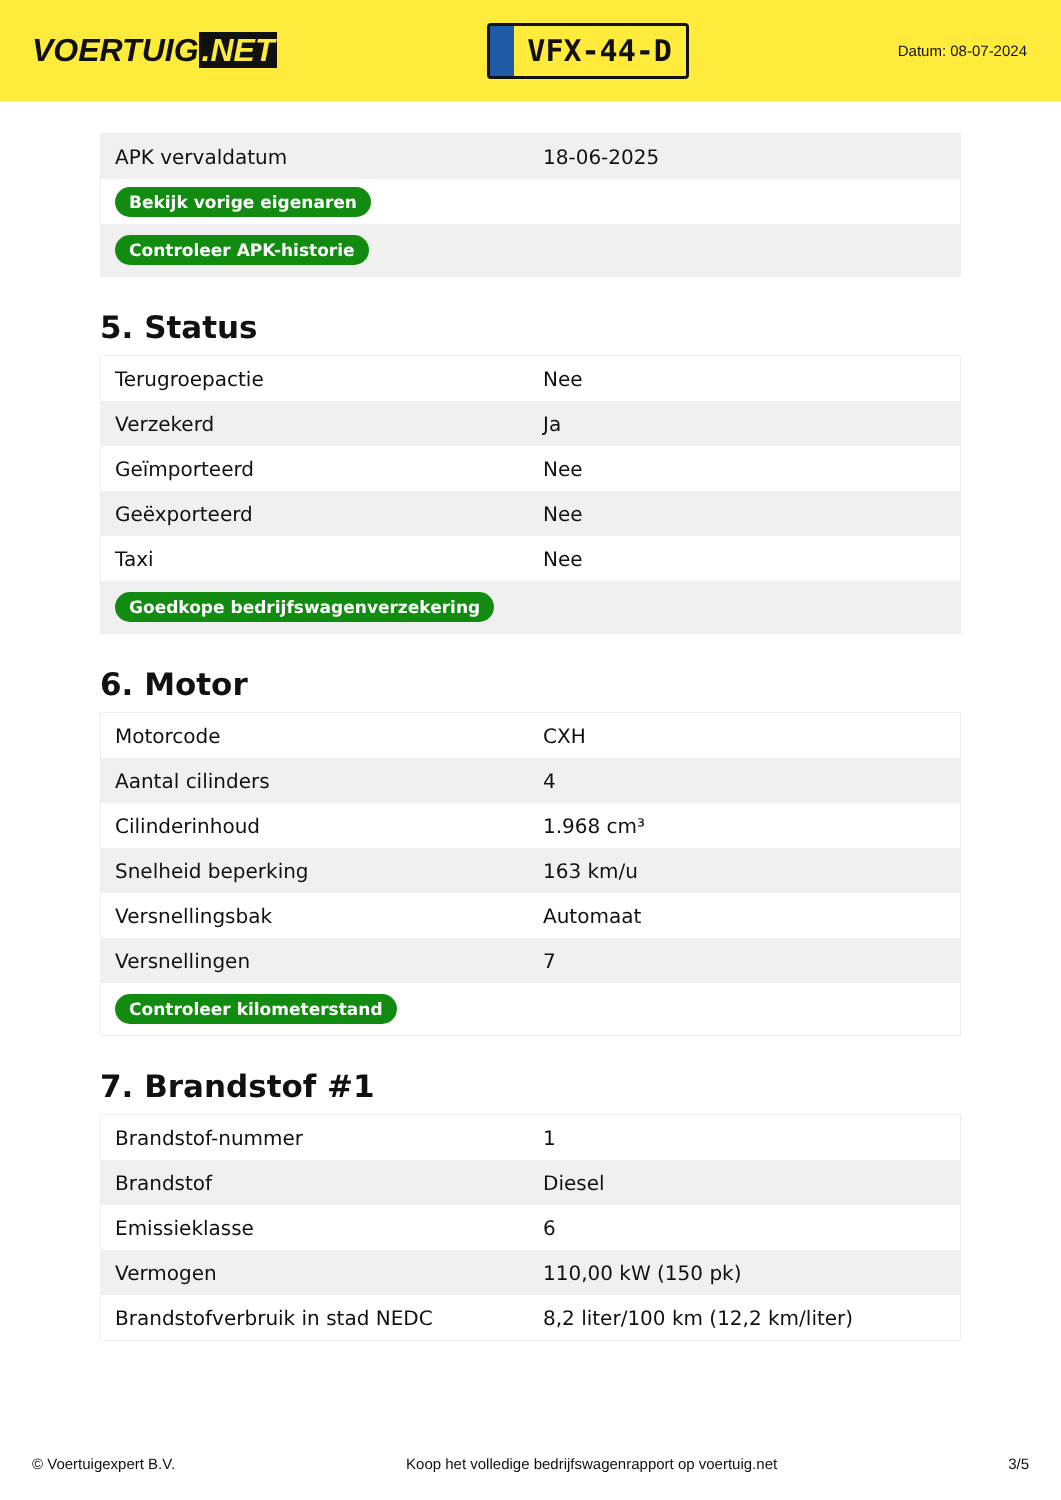VOERTUIG.NET
VFX-44-D
Datum: 08-07-2024
| APK vervaldatum | 18-06-2025 |
| Bekijk vorige eigenaren | |
| Controleer APK-historie | |
5. Status
| Terugroepactie | Nee |
| Verzekerd | Ja |
| Geïmporteerd | Nee |
| Geëxporteerd | Nee |
| Taxi | Nee |
| Goedkope bedrijfswagenverzekering | |
6. Motor
| Motorcode | CXH |
| Aantal cilinders | 4 |
| Cilinderinhoud | 1.968 cm³ |
| Snelheid beperking | 163 km/u |
| Versnellingsbak | Automaat |
| Versnellingen | 7 |
| Controleer kilometerstand | |
7. Brandstof #1
| Brandstof-nummer | 1 |
| Brandstof | Diesel |
| Emissieklasse | 6 |
| Vermogen | 110,00 kW (150 pk) |
| Brandstofverbruik in stad NEDC | 8,2 liter/100 km (12,2 km/liter) |
© Voertuigexpert B.V. Koop het volledige bedrijfswagenrapport op voertuig.net 3/5